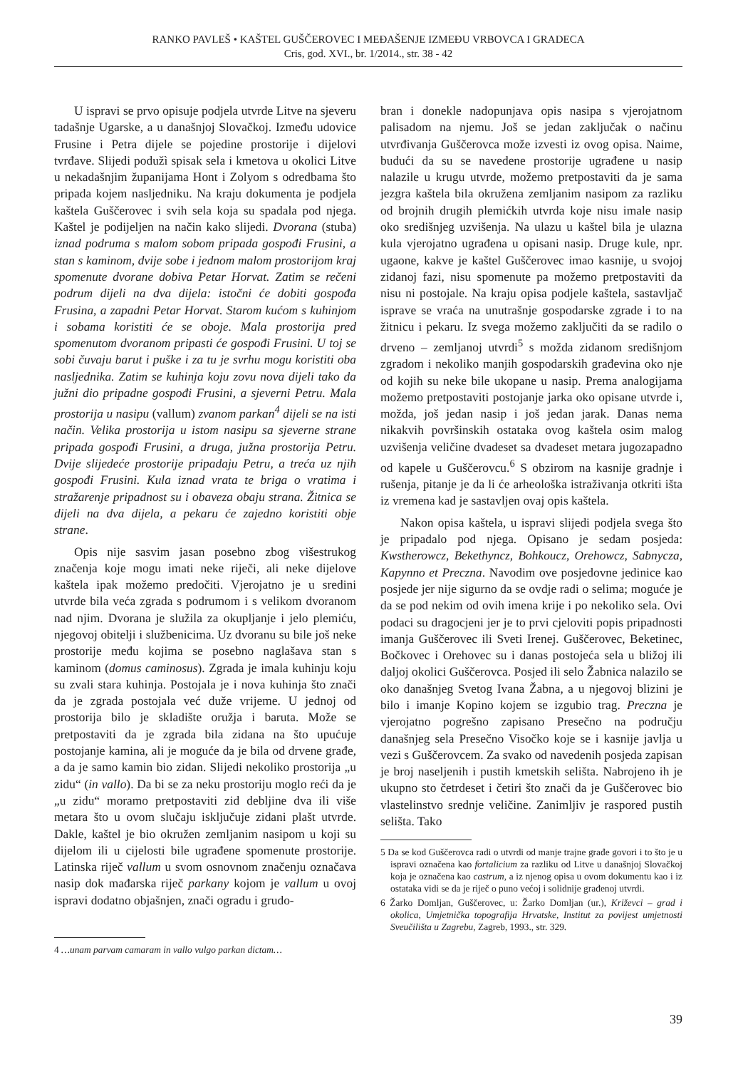RANKO PAVLEŠ • KAŠTEL GUŠČEROVEC I MEĐAŠENJE IZMEĐU VRBOVCA I GRADECA
Cris, god. XVI., br. 1/2014., str. 38 - 42
U ispravi se prvo opisuje podjela utvrde Litve na sjeveru tadašnje Ugarske, a u današnjoj Slovačkoj. Između udovice Frusine i Petra dijele se pojedine prostorije i dijelovi tvrđave. Slijedi podužì spisak sela i kmetova u okolici Litve u nekadašnjim županijama Hont i Zolyom s odredbama što pripada kojem nasljedniku. Na kraju dokumenta je podjela kaštela Guščerovec i svih sela koja su spadala pod njega. Kaštel je podijeljen na način kako slijedi. Dvorana (stuba) iznad podruma s malom sobom pripada gospođi Frusini, a stan s kaminom, dvije sobe i jednom malom prostorijom kraj spomenute dvorane dobiva Petar Horvat. Zatim se rečeni podrum dijeli na dva dijela: istočni će dobiti gospođa Frusina, a zapadni Petar Horvat. Starom kućom s kuhinjom i sobama koristiti će se oboje. Mala prostorija pred spomenutom dvoranom pripasti će gospođi Frusini. U toj se sobi čuvaju barut i puške i za tu je svrhu mogu koristiti oba nasljednika. Zatim se kuhinja koju zovu nova dijeli tako da južni dio pripadne gospođi Frusini, a sjeverni Petru. Mala prostorija u nasipu (vallum) zvanom parkan<sup>4</sup> dijeli se na isti način. Velika prostorija u istom nasipu sa sjeverne strane pripada gospođi Frusini, a druga, južna prostorija Petru. Dvije slijedeće prostorije pripadaju Petru, a treća uz njih gospođi Frusini. Kula iznad vrata te briga o vratima i stražarenje pripadnost su i obaveza obaju strana. Žitnica se dijeli na dva dijela, a pekaru će zajedno koristiti obje strane.
Opis nije sasvim jasan posebno zbog višestrukog značenja koje mogu imati neke riječi, ali neke dijelove kaštela ipak možemo predočiti. Vjerojatno je u sredini utvrde bila veća zgrada s podrumom i s velikom dvoranom nad njim. Dvorana je služila za okupljanje i jelo plemiću, njegovoj obitelji i službenicima. Uz dvoranu su bile još neke prostorije među kojima se posebno naglašava stan s kaminom (domus caminosus). Zgrada je imala kuhinju koju su zvali stara kuhinja. Postojala je i nova kuhinja što znači da je zgrada postojala već duže vrijeme. U jednoj od prostorija bilo je skladište oružja i baruta. Može se pretpostaviti da je zgrada bila zidana na što upućuje postojanje kamina, ali je moguće da je bila od drvene građe, a da je samo kamin bio zidan. Slijedi nekoliko prostorija „u zidu“ (in vallo). Da bi se za neku prostoriju moglo reći da je „u zidu“ moramo pretpostaviti zid debljine dva ili više metara što u ovom slučaju isključuje zidani plašt utvrde. Dakle, kaštel je bio okružen zemljanim nasipom u koji su dijelom ili u cijelosti bile ugrađene spomenute prostorije. Latinska riječ vallum u svom osnovnom značenju označava nasip dok mađarska riječ parkany kojom je vallum u ovoj ispravi dodatno objašnjen, znači ogradu i grudo-
4 …unam parvam camaram in vallo vulgo parkan dictam…
bran i donekle nadopunjava opis nasipa s vjerojatnom palisadom na njemu. Još se jedan zaključak o načinu utvrđivanja Guščerovca može izvesti iz ovog opisa. Naime, budući da su se navedene prostorije ugrađene u nasip nalazile u krugu utvrde, možemo pretpostaviti da je sama jezgra kaštela bila okružena zemljanim nasipom za razliku od brojnih drugih plemićkih utvrda koje nisu imale nasip oko središnjeg uzvišenja. Na ulazu u kaštel bila je ulazna kula vjerojatno ugrađena u opisani nasip. Druge kule, npr. ugaone, kakve je kaštel Guščerovec imao kasnije, u svojoj zidanoj fazi, nisu spomenute pa možemo pretpostaviti da nisu ni postojale. Na kraju opisa podjele kaštela, sastavljač isprave se vraća na unutrašnje gospodarske zgrade i to na žitnicu i pekaru. Iz svega možemo zaključiti da se radilo o drveno – zemljanoj utvrdi<sup>5</sup> s možda zidanom središnjom zgradom i nekoliko manjih gospodarskih građevina oko nje od kojih su neke bile ukopane u nasip. Prema analogijama možemo pretpostaviti postojanje jarka oko opisane utvrde i, možda, još jedan nasip i još jedan jarak. Danas nema nikakvih površinskih ostataka ovog kaštela osim malog uzvišenja veličine dvadeset sa dvadeset metara jugozapadno od kapele u Guščerovcu.<sup>6</sup> S obzirom na kasnije gradnje i rušenja, pitanje je da li će arheološka istraživanja otkriti išta iz vremena kad je sastavljen ovaj opis kaštela.
Nakon opisa kaštela, u ispravi slijedi podjela svega što je pripadalo pod njega. Opisano je sedam posjeda: Kwstherowcz, Bekethyncz, Bohkoucz, Orehowcz, Sabnycza, Kapynno et Preczna. Navodim ove posjedovne jedinice kao posjede jer nije sigurno da se ovdje radi o selima; moguće je da se pod nekim od ovih imena krije i po nekoliko sela. Ovi podaci su dragocjeni jer je to prvi cjeloviti popis pripadnosti imanja Guščerovec ili Sveti Irenej. Guščerovec, Beketinec, Bočkovec i Orehovec su i danas postojeća sela u bližoj ili daljoj okolici Guščerovca. Posjed ili selo Žabnica nalazilo se oko današnjeg Svetog Ivana Žabna, a u njegovoj blizini je bilo i imanje Kopino kojem se izgubio trag. Preczna je vjerojatno pogrešno zapisano Presečno na području današnjeg sela Presečno Visočko koje se i kasnije javlja u vezi s Guščerovcem. Za svako od navedenih posjeda zapisan je broj naseljenih i pustih kmetskih selišta. Nabrojeno ih je ukupno sto četrdeset i četiri što znači da je Guščerovec bio vlastelinstvo srednje veličine. Zanimljiv je raspored pustih selišta. Tako
5 Da se kod Guščerovca radi o utvrdi od manje trajne građe govori i to što je u ispravi označena kao fortalicium za razliku od Litve u današnjoj Slovačkoj koja je označena kao castrum, a iz njenog opisa u ovom dokumentu kao i iz ostataka vidi se da je riječ o puno većoj i solidnije građenoj utvrdi.
6 Žarko Domljan, Guščerovec, u: Žarko Domljan (ur.), Križevci – grad i okolica, Umjetnička topografija Hrvatske, Institut za povijest umjetnosti Sveučilišta u Zagrebu, Zagreb, 1993., str. 329.
39